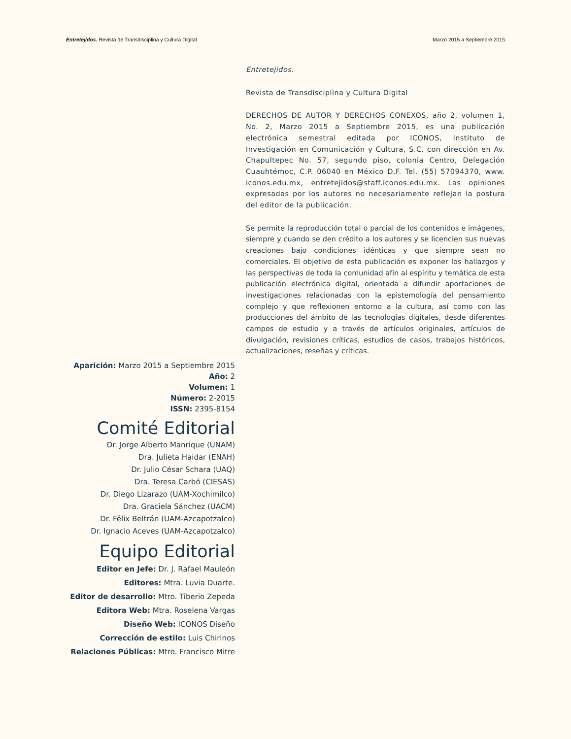Entretejidos. Revista de Transdisciplina y Cultura Digital Marzo 2015 a Septiembre 2015
Entretejidos.
Revista de Transdisciplina y Cultura Digital
DERECHOS DE AUTOR Y DERECHOS CONEXOS, año 2, volumen 1, No. 2, Marzo 2015 a Septiembre 2015, es una publicación electrónica semestral editada por ICONOS, Instituto de Investigación en Comunicación y Cultura, S.C. con dirección en Av. Chapultepec No. 57, segundo piso, colonia Centro, Delegación Cuauhtémoc, C.P. 06040 en México D.F. Tel. (55) 57094370, www. iconos.edu.mx, entretejidos@staff.iconos.edu.mx. Las opiniones expresadas por los autores no necesariamente reflejan la postura del editor de la publicación.
Se permite la reproducción total o parcial de los contenidos e imágenes, siempre y cuando se den crédito a los autores y se licencien sus nuevas creaciones bajo condiciones idénticas y que siempre sean no comerciales. El objetivo de esta publicación es exponer los hallazgos y las perspectivas de toda la comunidad afín al espíritu y temática de esta publicación electrónica digital, orientada a difundir aportaciones de investigaciones relacionadas con la epistemología del pensamiento complejo y que reflexionen entorno a la cultura, así como con las producciones del ámbito de las tecnologías digitales, desde diferentes campos de estudio y a través de artículos originales, artículos de divulgación, revisiones críticas, estudios de casos, trabajos históricos, actualizaciones, reseñas y críticas.
Aparición: Marzo 2015 a Septiembre 2015
Año: 2
Volumen: 1
Número: 2-2015
ISSN: 2395-8154
Comité Editorial
Dr. Jorge Alberto Manrique (UNAM)
Dra. Julieta Haidar (ENAH)
Dr. Julio César Schara (UAQ)
Dra. Teresa Carbó (CIESAS)
Dr. Diego Lizarazo (UAM-Xochimilco)
Dra. Graciela Sánchez (UACM)
Dr. Félix Beltrán (UAM-Azcapotzalco)
Dr. Ignacio Aceves (UAM-Azcapotzalco)
Equipo Editorial
Editor en Jefe: Dr. J. Rafael Mauleón
Editores: Mtra. Luvia Duarte.
Editor de desarrollo: Mtro. Tiberio Zepeda
Editora Web: Mtra. Roselena Vargas
Diseño Web: ICONOS Diseño
Corrección de estilo: Luis Chirinos
Relaciones Públicas: Mtro. Francisco Mitre